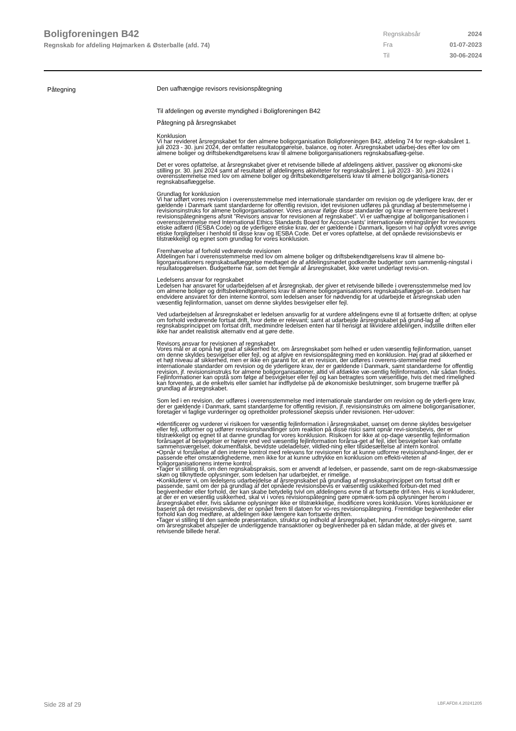Boligforeningen B42
Regnskab for afdeling Højmarken & Østerballe (afd. 74)
| Regnskabsår | 2024 |
| Fra | 01-07-2023 |
| Til | 30-06-2024 |
Påtegning
Den uafhængige revisors revisionspåtegning
Til afdelingen og øverste myndighed i Boligforeningen B42
Påtegning på årsregnskabet
Konklusion
Vi har revideret årsregnskabet for den almene boligorganisation Boligforeningen B42, afdeling 74 for regn-skabsåret 1. juli 2023 - 30. juni 2024, der omfatter resultatopgørelse, balance, og noter. Årsregnskabet udarbej-des efter lov om almene boliger og driftsbekendtgørelsens krav til almene boligorganisationers regnskabsaflæg-gelse.
Det er vores opfattelse, at årsregnskabet giver et retvisende billede af afdelingens aktiver, passiver og økonomi-ske stilling pr. 30. juni 2024 samt af resultatet af afdelingens aktiviteter for regnskabsåret 1. juli 2023 - 30. juni 2024 i overensstemmelse med lov om almene boliger og driftsbekendtgørelsens krav til almene boligorganisa-tioners regnskabsaflæggelse.
Grundlag for konklusion
Vi har udført vores revision i overensstemmelse med internationale standarder om revision og de yderligere krav, der er gældende i Danmark samt standarderne for offentlig revision, idet revisionen udføres på grundlag af bestemmelserne i revisionsinstruks for almene boligorganisationer. Vores ansvar ifølge disse standarder og krav er nærmere beskrevet i revisionspåtegningens afsnit ”Revisors ansvar for revisionen af regnskabet”. Vi er uafhængige af boligorganisationen i overensstemmelse med International Ethics Standards Board for Accoun-tants' internationale retningslinjer for revisorers etiske adfærd (IESBA Code) og de yderligere etiske krav, der er gældende i Danmark, ligesom vi har opfyldt vores øvrige etiske forpligtelser i henhold til disse krav og IESBA Code. Det er vores opfattelse, at det opnåede revisionsbevis er tilstrækkeligt og egnet som grundlag for vores konklusion.
Fremhævelse af forhold vedrørende revisionen
Afdelingen har i overensstemmelse med lov om almene boliger og driftsbekendtgørelsens krav til almene bo-ligorganisationers regnskabsaflæggelse medtaget de af afdelingsmødet godkendte budgetter som sammenlig-ningstal i resultatopgørelsen. Budgetterne har, som det fremgår af årsregnskabet, ikke været underlagt revisi-on.
Ledelsens ansvar for regnskabet
Ledelsen har ansvaret for udarbejdelsen af et årsregnskab, der giver et retvisende billede i overensstemmelse med lov om almene boliger og driftsbekendtgørelsens krav til almene boligorganisationers regnskabsaflæggel-se. Ledelsen har endvidere ansvaret for den interne kontrol, som ledelsen anser for nødvendig for at udarbejde et årsregnskab uden væsentlig fejlinformation, uanset om denne skyldes besvigelser eller fejl.
Ved udarbejdelsen af årsregnskabet er ledelsen ansvarlig for at vurdere afdelingens evne til at fortsætte driften; at oplyse om forhold vedrørende fortsat drift, hvor dette er relevant; samt at udarbejde årsregnskabet på grund-lag af regnskabsprincippet om fortsat drift, medmindre ledelsen enten har til hensigt at likvidere afdelingen, indstille driften eller ikke har andet realistisk alternativ end at gøre dette.
Revisors ansvar for revisionen af regnskabet
Vores mål er at opnå høj grad af sikkerhed for, om årsregnskabet som helhed er uden væsentlig fejlinformation, uanset om denne skyldes besvigelser eller fejl, og at afgive en revisionspåtegning med en konklusion. Høj grad af sikkerhed er et højt niveau af sikkerhed, men er ikke en garanti for, at en revision, der udføres i overens-stemmelse med internationale standarder om revision og de yderligere krav, der er gældende i Danmark, samt standarderne for offentlig revision, jf. revisionsinstruks for almene boligorganisationer, altid vil afdække væ-sentlig fejlinformation, når sådan findes. Fejlinformationer kan opstå som følge af besvigelser eller fejl og kan betragtes som væsentlige, hvis det med rimelighed kan forventes, at de enkeltvis eller samlet har indflydelse på de økonomiske beslutninger, som brugerne træffer på grundlag af årsregnskabet.
Som led i en revision, der udføres i overensstemmelse med internationale standarder om revision og de yderli-gere krav, der er gældende i Danmark, samt standarderne for offentlig revision, jf. revisionsinstruks om almene boligorganisationer, foretager vi faglige vurderinger og opretholder professionel skepsis under revisionen. Her-udover:
•Identificerer og vurderer vi risikoen for væsentlig fejlinformation i årsregnskabet, uanset om denne skyldes besvigelser eller fejl, udformer og udfører revisionshandlinger som reaktion på disse risici samt opnår revi-sionsbevis, der er tilstrækkeligt og egnet til at danne grundlag for vores konklusion. Risikoen for ikke at op-dage væsentlig fejlinformation forårsaget af besvigelser er højere end ved væsentlig fejlinformation forårsa-get af fejl, idet besvigelser kan omfatte sammensværgelser, dokumentfalsk, bevidste udeladelser, vildled-ning eller tilsidesættelse af intern kontrol.
•Opnår vi forståelse af den interne kontrol med relevans for revisionen for at kunne udforme revisionshand-linger, der er passende efter omstændighederne, men ikke for at kunne udtrykke en konklusion om effekti-viteten af boligorganisationens interne kontrol.
•Tager vi stilling til, om den regnskabspraksis, som er anvendt af ledelsen, er passende, samt om de regn-skabsmæssige skøn og tilknyttede oplysninger, som ledelsen har udarbejdet, er rimelige.
•Konkluderer vi, om ledelsens udarbejdelse af årsregnskabet på grundlag af regnskabsprincippet om fortsat drift er passende, samt om der på grundlag af det opnåede revisionsbevis er væsentlig usikkerhed forbun-det med begivenheder eller forhold, der kan skabe betydelig tvivl om afdelingens evne til at fortsætte drif-ten. Hvis vi konkluderer, at der er en væsentlig usikkerhed, skal vi i vores revisionspåtegning gøre opmærk-som på oplysninger herom i årsregnskabet eller, hvis sådanne oplysninger ikke er tilstrækkelige, modificere vores konklusion. Vores konklusioner er baseret på det revisionsbevis, der er opnået frem til datoen for vo-res revisionspåtegning. Fremtidige begivenheder eller forhold kan dog medføre, at afdelingen ikke længere kan fortsætte driften.
•Tager vi stilling til den samlede præsentation, struktur og indhold af årsregnskabet, herunder noteoplys-ningerne, samt om årsregnskabet afspejler de underliggende transaktioner og begivenheder på en sådan måde, at der gives et retvisende billede heraf.
Side 28 af 29 LBF.AFD8.4.20241205